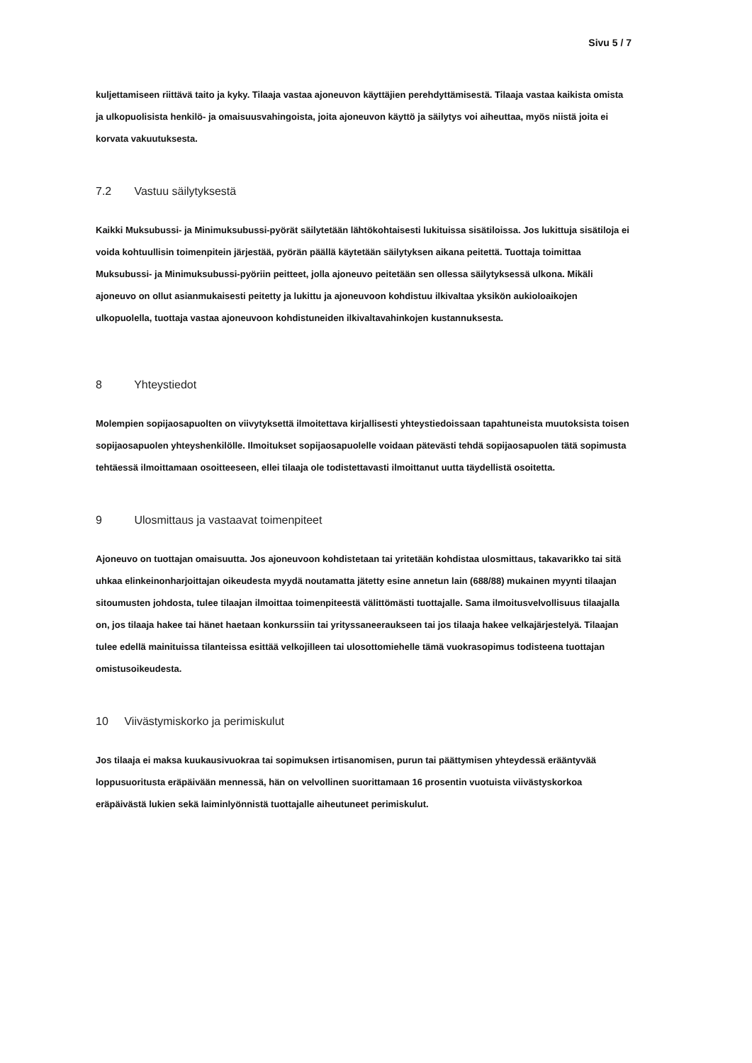Sivu 5 / 7
kuljettamiseen riittävä taito ja kyky. Tilaaja vastaa ajoneuvon käyttäjien perehdyttämisestä. Tilaaja vastaa kaikista omista ja ulkopuolisista henkilö- ja omaisuusvahingoista, joita ajoneuvon käyttö ja säilytys voi aiheuttaa, myös niistä joita ei korvata vakuutuksesta.
7.2 Vastuu säilytyksestä
Kaikki Muksubussi- ja Minimuksubussi-pyörät säilytetään lähtökohtaisesti lukituissa sisätiloissa. Jos lukittuja sisätiloja ei voida kohtuullisin toimenpitein järjestää, pyörän päällä käytetään säilytyksen aikana peitettä. Tuottaja toimittaa Muksubussi- ja Minimuksubussi-pyöriin peitteet, jolla ajoneuvo peitetään sen ollessa säilytyksessä ulkona. Mikäli ajoneuvo on ollut asianmukaisesti peitetty ja lukittu ja ajoneuvoon kohdistuu ilkivaltaa yksikön aukioloaikojen ulkopuolella, tuottaja vastaa ajoneuvoon kohdistuneiden ilkivaltavahinkojen kustannuksesta.
8 Yhteystiedot
Molempien sopijaosapuolten on viivytyksettä ilmoitettava kirjallisesti yhteystiedoissaan tapahtuneista muutoksista toisen sopijaosapuolen yhteyshenkilölle. Ilmoitukset sopijaosapuolelle voidaan pätevästi tehdä sopijaosapuolen tätä sopimusta tehtäessä ilmoittamaan osoitteeseen, ellei tilaaja ole todistettavasti ilmoittanut uutta täydellistä osoitetta.
9 Ulosmittaus ja vastaavat toimenpiteet
Ajoneuvo on tuottajan omaisuutta. Jos ajoneuvoon kohdistetaan tai yritetään kohdistaa ulosmittaus, takavarikko tai sitä uhkaa elinkeinonharjoittajan oikeudesta myydä noutamatta jätetty esine annetun lain (688/88) mukainen myynti tilaajan sitoumusten johdosta, tulee tilaajan ilmoittaa toimenpiteestä välittömästi tuottajalle. Sama ilmoitusvelvollisuus tilaajalla on, jos tilaaja hakee tai hänet haetaan konkurssiin tai yrityssaneeraukseen tai jos tilaaja hakee velkajärjestelyä. Tilaajan tulee edellä mainituissa tilanteissa esittää velkojilleen tai ulosottomiehelle tämä vuokrasopimus todisteena tuottajan omistusoikeudesta.
10 Viivästymiskorko ja perimiskulut
Jos tilaaja ei maksa kuukausivuokraa tai sopimuksen irtisanomisen, purun tai päättymisen yhteydessä erääntyvää loppusuoritusta eräpäivään mennessä, hän on velvollinen suorittamaan 16 prosentin vuotuista viivästyskorkoa eräpäivästä lukien sekä laiminlyönnistä tuottajalle aiheutuneet perimiskulut.